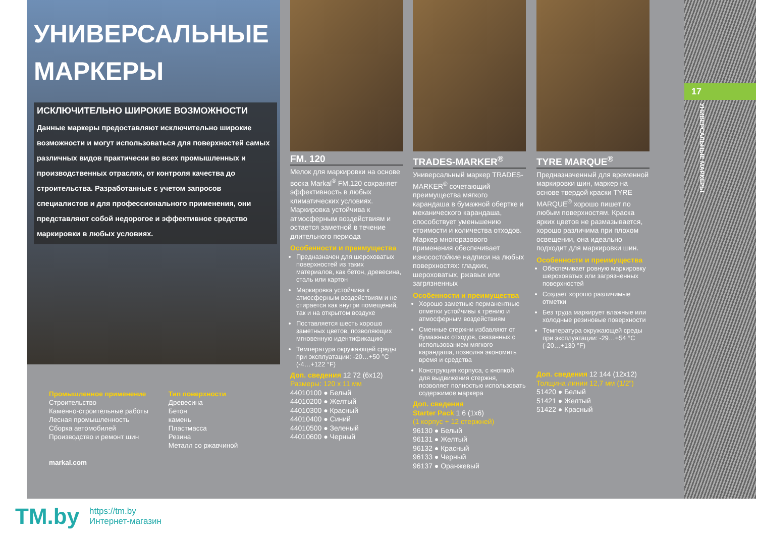УНИВЕРСАЛЬНЫЕ
МАРКЕРЫ
ИСКЛЮЧИТЕЛЬНО ШИРОКИЕ ВОЗМОЖНОСТИ
Данные маркеры предоставляют исключительно широкие возможности и могут использоваться для поверхностей самых различных видов практически во всех промышленных и производственных отраслях, от контроля качества до строительства. Разработанные с учетом запросов специалистов и для профессионального применения, они представляют собой недорогое и эффективное средство маркировки в любых условиях.
Промышленное применение
Строительство
Каменно-строительные работы
Лесная промышленность
Сборка автомобилей
Производство и ремонт шин
markal.com
Тип поверхности
Древесина
Бетон
камень
Пластмасса
Резина
Металл со ржавчиной
FM. 120
Мелок для маркировки на основе воска Markal<sup>®</sup> FM.120 сохраняет эффективность в любых климатических условиях. Маркировка устойчива к атмосферным воздействиям и остается заметной в течение длительного периода
Особенности и преимущества
Предназначен для шероховатых поверхностей из таких материалов, как бетон, древесина, сталь или картон
Маркировка устойчива к атмосферным воздействиям и не стирается как внутри помещений, так и на открытом воздухе
Поставляется шесть хорошо заметных цветов, позволяющих мгновенную идентификацию
Температура окружающей среды при эксплуатации: -20…+50 °C (-4…+122 °F)
Доп. сведения 12 72 (6x12)
Размеры: 120 x 11 мм
44010100 ● Белый
44010200 ● Желтый
44010300 ● Красный
44010400 ● Синий
44010500 ● Зеленый
44010600 ● Черный
TRADES-MARKER<sup>®</sup>
Универсальный маркер TRADES-MARKER<sup>®</sup> сочетающий преимущества мягкого карандаша в бумажной обертке и механического карандаша, способствует уменьшению стоимости и количества отходов. Маркер многоразового применения обеспечивает износостойкие надписи на любых поверхностях: гладких, шероховатых, ржавых или загрязненных
Особенности и преимущества
Хорошо заметные перманентные отметки устойчивы к трению и атмосферным воздействиям
Сменные стержни избавляют от бумажных отходов, связанных с использованием мягкого карандаша, позволяя экономить время и средства
Конструкция корпуса, с кнопкой для выдвижения стержня, позволяет полностью использовать содержимое маркера
Доп. сведения
Starter Pack 1 6 (1x6)
(1 корпус + 12 стержней)
96130 ● Белый
96131 ● Желтый
96132 ● Красный
96133 ● Черный
96137 ● Оранжевый
TYRE MARQUE<sup>®</sup>
Предназначенный для временной маркировки шин, маркер на основе твердой краски TYRE MARQUE<sup>®</sup> хорошо пишет по любым поверхностям. Краска ярких цветов не размазывается, хорошо различима при плохом освещении, она идеально подходит для маркировки шин.
Особенности и преимущества
Обеспечивает ровную маркировку шероховатых или загрязненных поверхностей
Создает хорошо различимые отметки
Без труда маркирует влажные или холодные резиновые поверхности
Температура окружающей среды при эксплуатации: -29…+54 °C (-20…+130 °F)
Доп. сведения 12 144 (12x12)
Толщина линии 12,7 мм (1/2”)
51420 ● Белый
51421 ● Желтый
51422 ● Красный
17
УНИВЕРСАЛЬНЫЕ МАРКЕРЫ
TM.by
https://tm.by
Интернет-магазин